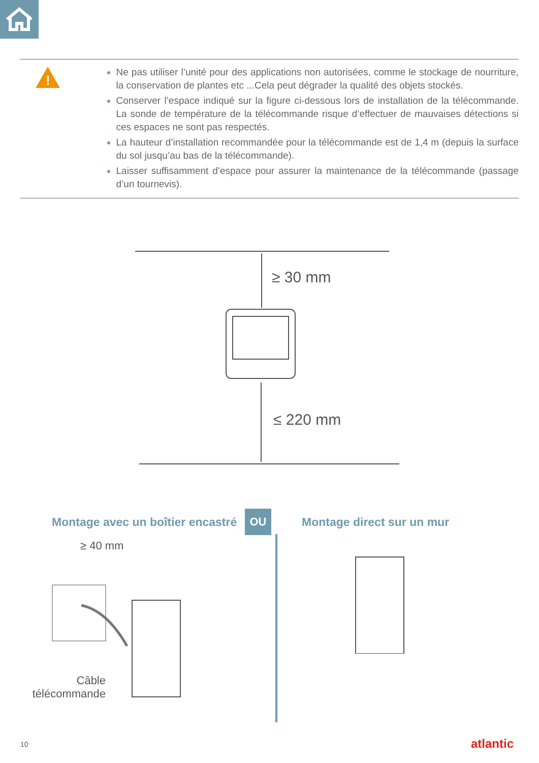!
Ne pas utiliser l’unité pour des applications non autorisées, comme le stockage de nourriture, la conservation de plantes etc ...Cela peut dégrader la qualité des objets stockés.
Conserver l’espace indiqué sur la figure ci-dessous lors de installation de la télécommande. La sonde de température de la télécommande risque d’effectuer de mauvaises détections si ces espaces ne sont pas respectés.
La hauteur d’installation recommandée pour la télécommande est de 1,4 m (depuis la surface du sol jusqu’au bas de la télécommande).
Laisser suffisamment d’espace pour assurer la maintenance de la télécommande (passage d’un tournevis).
≥ 30 mm
≤ 220 mm
Montage avec un boîtier encastré
OU
Montage direct sur un mur
≥ 40 mm
Câble
télécommande
10 atlantic